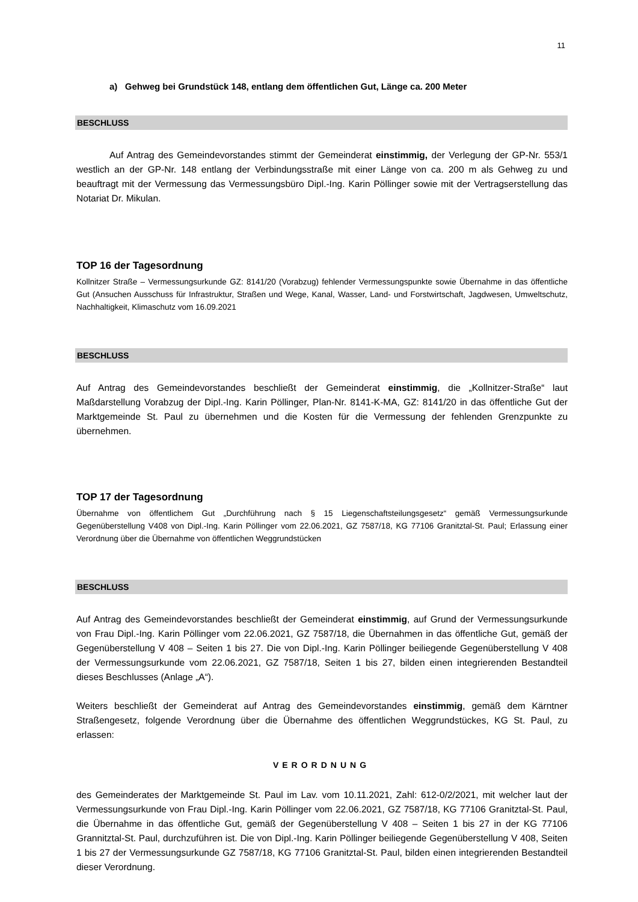11
a) Gehweg bei Grundstück 148, entlang dem öffentlichen Gut, Länge ca. 200 Meter
BESCHLUSS
Auf Antrag des Gemeindevorstandes stimmt der Gemeinderat einstimmig, der Verlegung der GP-Nr. 553/1 westlich an der GP-Nr. 148 entlang der Verbindungsstraße mit einer Länge von ca. 200 m als Gehweg zu und beauftragt mit der Vermessung das Vermessungsbüro Dipl.-Ing. Karin Pöllinger sowie mit der Vertragserstellung das Notariat Dr. Mikulan.
TOP 16 der Tagesordnung
Kollnitzer Straße – Vermessungsurkunde GZ: 8141/20 (Vorabzug) fehlender Vermessungspunkte sowie Übernahme in das öffentliche Gut (Ansuchen Ausschuss für Infrastruktur, Straßen und Wege, Kanal, Wasser, Land- und Forstwirtschaft, Jagdwesen, Umweltschutz, Nachhaltigkeit, Klimaschutz vom 16.09.2021
BESCHLUSS
Auf Antrag des Gemeindevorstandes beschließt der Gemeinderat einstimmig, die „Kollnitzer-Straße“ laut Maßdarstellung Vorabzug der Dipl.-Ing. Karin Pöllinger, Plan-Nr. 8141-K-MA, GZ: 8141/20 in das öffentliche Gut der Marktgemeinde St. Paul zu übernehmen und die Kosten für die Vermessung der fehlenden Grenzpunkte zu übernehmen.
TOP 17 der Tagesordnung
Übernahme von öffentlichem Gut „Durchführung nach § 15 Liegenschaftsteilungsgesetz“ gemäß Vermessungsurkunde Gegenüberstellung V408 von Dipl.-Ing. Karin Pöllinger vom 22.06.2021, GZ 7587/18, KG 77106 Granitztal-St. Paul; Erlassung einer Verordnung über die Übernahme von öffentlichen Weggrundstücken
BESCHLUSS
Auf Antrag des Gemeindevorstandes beschließt der Gemeinderat einstimmig, auf Grund der Vermessungsurkunde von Frau Dipl.-Ing. Karin Pöllinger vom 22.06.2021, GZ 7587/18, die Übernahmen in das öffentliche Gut, gemäß der Gegenüberstellung V 408 – Seiten 1 bis 27. Die von Dipl.-Ing. Karin Pöllinger beiliegende Gegenüberstellung V 408 der Vermessungsurkunde vom 22.06.2021, GZ 7587/18, Seiten 1 bis 27, bilden einen integrierenden Bestandteil dieses Beschlusses (Anlage „A“).
Weiters beschließt der Gemeinderat auf Antrag des Gemeindevorstandes einstimmig, gemäß dem Kärntner Straßengesetz, folgende Verordnung über die Übernahme des öffentlichen Weggrundstückes, KG St. Paul, zu erlassen:
VERORDNUNG
des Gemeinderates der Marktgemeinde St. Paul im Lav. vom 10.11.2021, Zahl: 612-0/2/2021, mit welcher laut der Vermessungsurkunde von Frau Dipl.-Ing. Karin Pöllinger vom 22.06.2021, GZ 7587/18, KG 77106 Granitztal-St. Paul, die Übernahme in das öffentliche Gut, gemäß der Gegenüberstellung V 408 – Seiten 1 bis 27 in der KG 77106 Grannitztal-St. Paul, durchzuführen ist. Die von Dipl.-Ing. Karin Pöllinger beiliegende Gegenüberstellung V 408, Seiten 1 bis 27 der Vermessungsurkunde GZ 7587/18, KG 77106 Granitztal-St. Paul, bilden einen integrierenden Bestandteil dieser Verordnung.